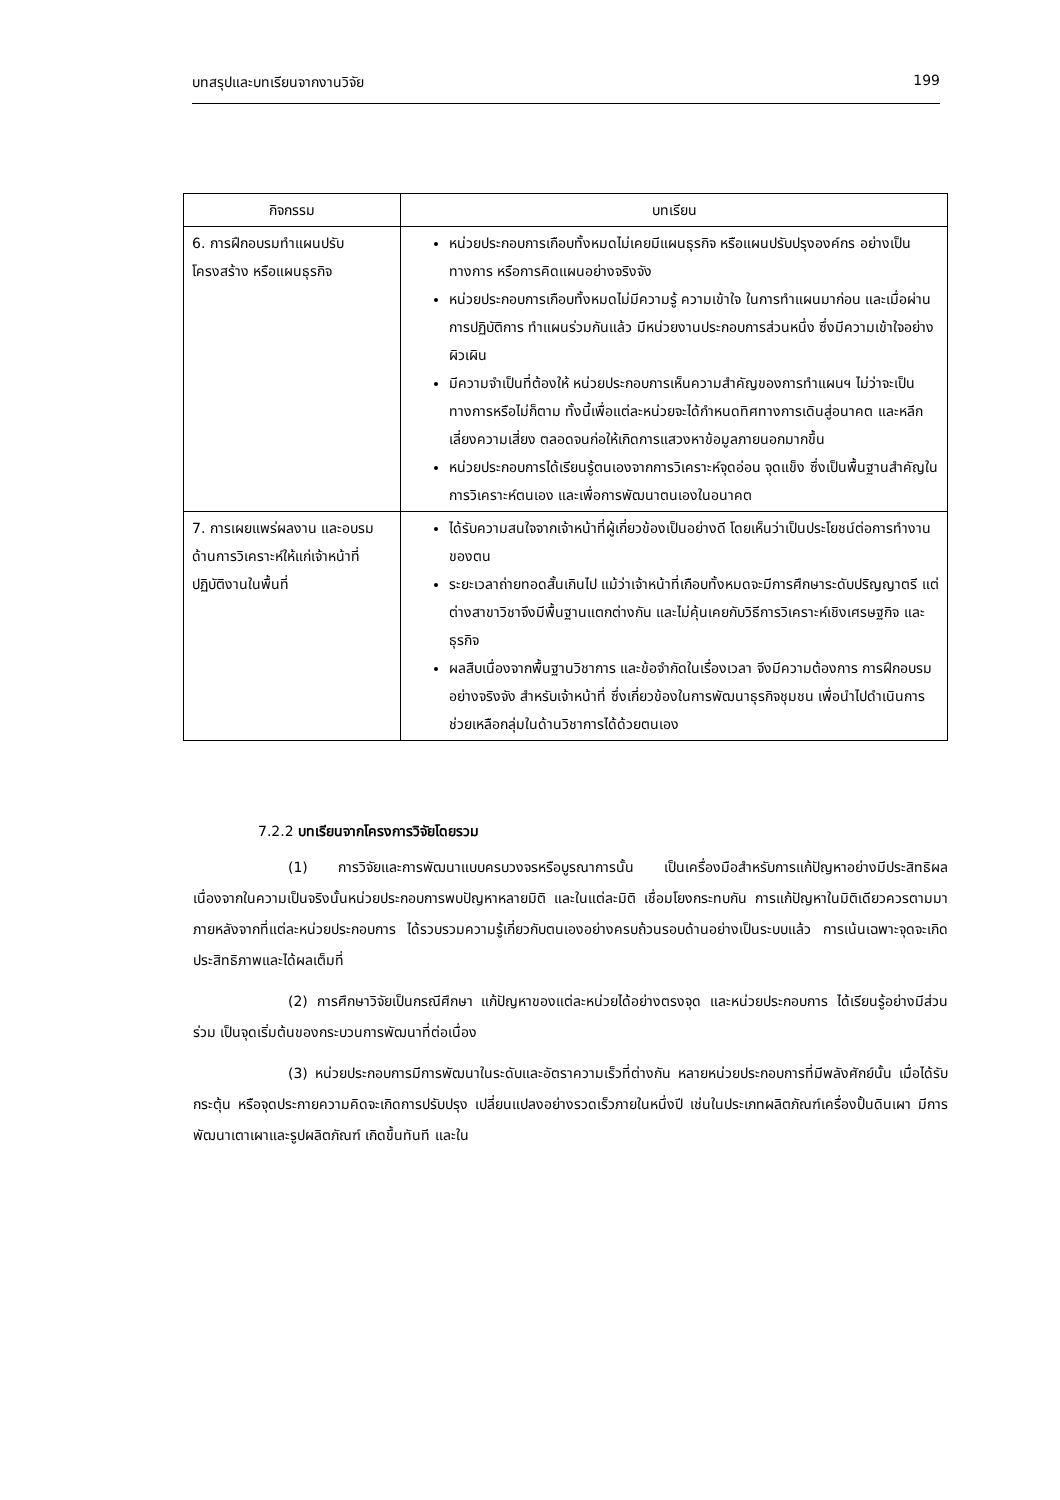บทสรุปและบทเรียนจากงานวิจัย 199
| กิจกรรม | บทเรียน |
| --- | --- |
| 6. การฝึกอบรมทำแผนปรับโครงสร้าง หรือแผนธุรกิจ | หน่วยประกอบการเกือบทั้งหมดไม่เคยมีแผนธุรกิจ หรือแผนปรับปรุงองค์กร อย่างเป็นทางการ หรือการคิดแผนอย่างจริงจัง หน่วยประกอบการเกือบทั้งหมดไม่มีความรู้ ความเข้าใจ ในการทำแผนมาก่อน และเมื่อผ่านการปฏิบัติการ ทำแผนร่วมกันแล้ว มีหน่วยงานประกอบการส่วนหนึ่ง ซึ่งมีความเข้าใจอย่างผิวเผิน มีความจำเป็นที่ต้องให้ หน่วยประกอบการเห็นความสำคัญของการทำแผนฯ ไม่ว่าจะเป็นทางการหรือไม่ก็ตาม ทั้งนี้เพื่อแต่ละหน่วยจะได้กำหนดทิศทางการเดินสู่อนาคต และหลีกเลี่ยงความเสี่ยง ตลอดจนก่อให้เกิดการแสวงหาข้อมูลภายนอกมากขึ้น หน่วยประกอบการได้เรียนรู้ตนเองจากการวิเคราะห์จุดอ่อน จุดแข็ง ซึ่งเป็นพื้นฐานสำคัญในการวิเคราะห์ตนเอง และเพื่อการพัฒนาตนเองในอนาคต |
| 7. การเผยแพร่ผลงาน และอบรมด้านการวิเคราะห์ให้แก่เจ้าหน้าที่ปฏิบัติงานในพื้นที่ | ได้รับความสนใจจากเจ้าหน้าที่ผู้เกี่ยวข้องเป็นอย่างดี โดยเห็นว่าเป็นประโยชน์ต่อการทำงานของตน ระยะเวลาถ่ายทอดสั้นเกินไป แม้ว่าเจ้าหน้าที่เกือบทั้งหมดจะมีการศึกษาระดับปริญญาตรี แต่ต่างสาขาวิชาจึงมีพื้นฐานแตกต่างกัน และไม่คุ้นเคยกับวิธีการวิเคราะห์เชิงเศรษฐกิจ และธุรกิจ ผลสืบเนื่องจากพื้นฐานวิชาการ และข้อจำกัดในเรื่องเวลา จึงมีความต้องการ การฝึกอบรมอย่างจริงจัง สำหรับเจ้าหน้าที่ ซึ่งเกี่ยวข้องในการพัฒนาธุรกิจชุมชน เพื่อนำไปดำเนินการ ช่วยเหลือกลุ่มในด้านวิชาการได้ด้วยตนเอง |
7.2.2 บทเรียนจากโครงการวิจัยโดยรวม
(1) การวิจัยและการพัฒนาแบบครบวงจรหรือบูรณาการนั้น เป็นเครื่องมือสำหรับการแก้ปัญหาอย่างมีประสิทธิผล เนื่องจากในความเป็นจริงนั้นหน่วยประกอบการพบปัญหาหลายมิติ และในแต่ละมิติ เชื่อมโยงกระทบกัน การแก้ปัญหาในมิติเดียวควรตามมาภายหลังจากที่แต่ละหน่วยประกอบการ ได้รวบรวมความรู้เกี่ยวกับตนเองอย่างครบถ้วนรอบด้านอย่างเป็นระบบแล้ว การเน้นเฉพาะจุดจะเกิดประสิทธิภาพและได้ผลเต็มที่
(2) การศึกษาวิจัยเป็นกรณีศึกษา แก้ปัญหาของแต่ละหน่วยได้อย่างตรงจุด และหน่วยประกอบการ ได้เรียนรู้อย่างมีส่วนร่วม เป็นจุดเริ่มต้นของกระบวนการพัฒนาที่ต่อเนื่อง
(3) หน่วยประกอบการมีการพัฒนาในระดับและอัตราความเร็วที่ต่างกัน หลายหน่วยประกอบการที่มีพลังศักย์นั้น เมื่อได้รับกระตุ้น หรือจุดประกายความคิดจะเกิดการปรับปรุง เปลี่ยนแปลงอย่างรวดเร็วภายในหนึ่งปี เช่นในประเภทผลิตภัณฑ์เครื่องปั้นดินเผา มีการพัฒนาเตาเผาและรูปผลิตภัณฑ์ เกิดขึ้นทันที และใน